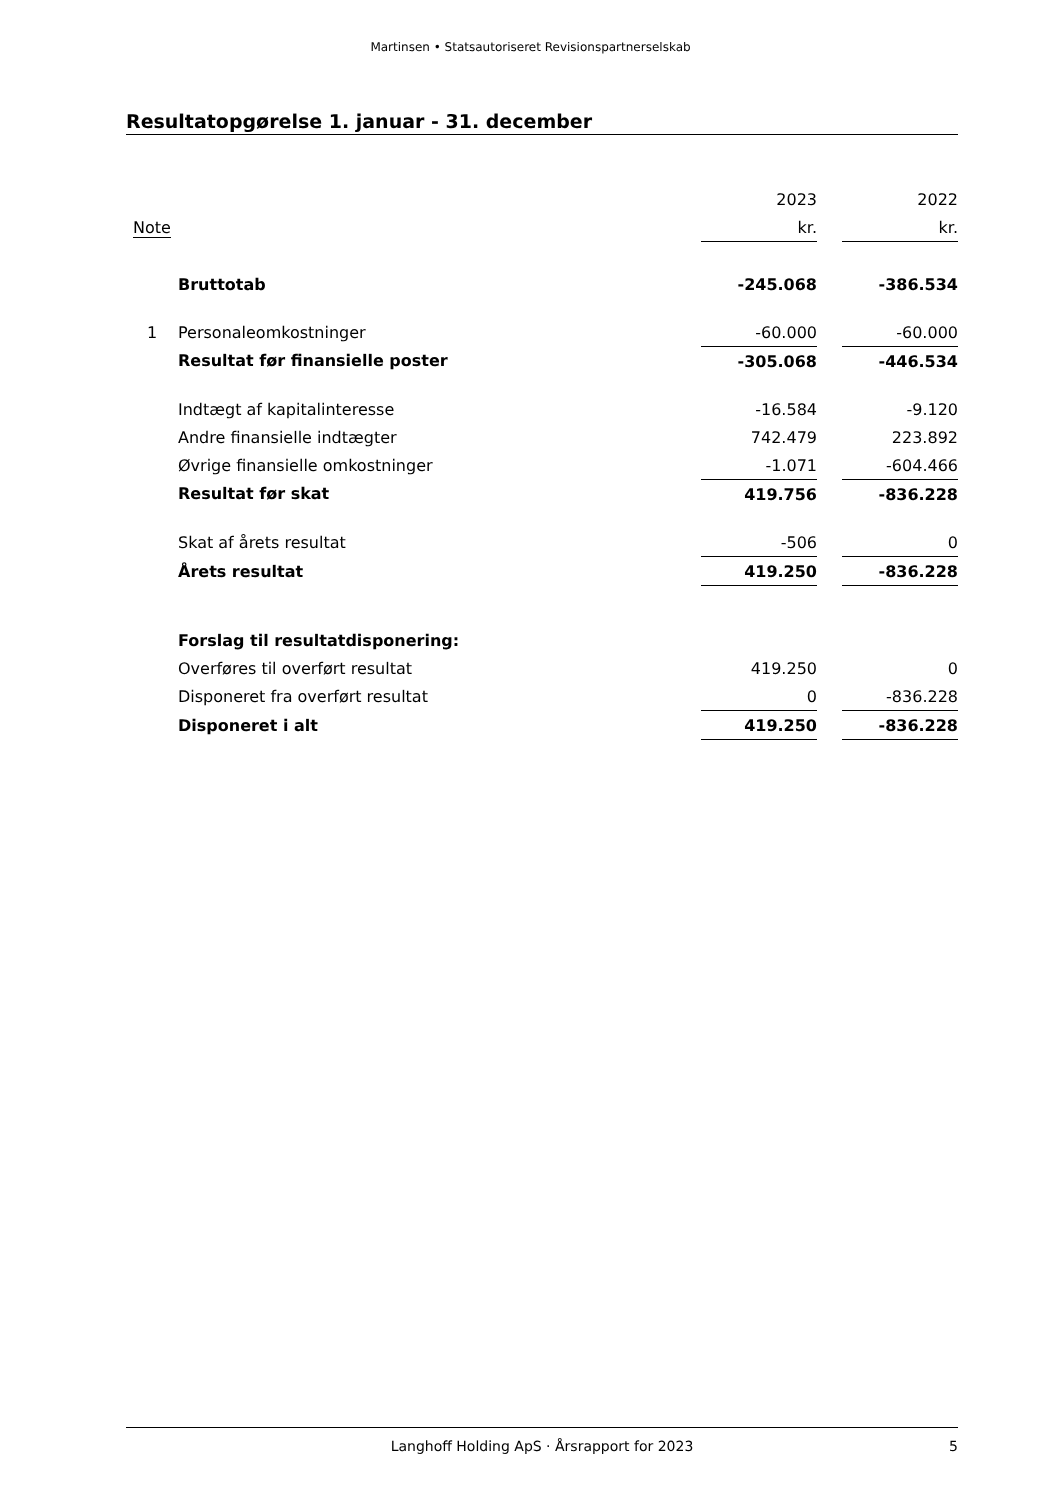Martinsen • Statsautoriseret Revisionspartnerselskab
Resultatopgørelse 1. januar - 31. december
| | | 2023 | | 2022 |
| --- | --- | --- | --- | --- |
| Note | | kr. | | kr. |
| | Bruttotab | -245.068 | | -386.534 |
| 1 | Personaleomkostninger | -60.000 | | -60.000 |
| | Resultat før finansielle poster | -305.068 | | -446.534 |
| | Indtægt af kapitalinteresse | -16.584 | | -9.120 |
| | Andre finansielle indtægter | 742.479 | | 223.892 |
| | Øvrige finansielle omkostninger | -1.071 | | -604.466 |
| | Resultat før skat | 419.756 | | -836.228 |
| | Skat af årets resultat | -506 | | 0 |
| | Årets resultat | 419.250 | | -836.228 |
| | Forslag til resultatdisponering: | | | |
| | Overføres til overført resultat | 419.250 | | 0 |
| | Disponeret fra overført resultat | 0 | | -836.228 |
| | Disponeret i alt | 419.250 | | -836.228 |
Langhoff Holding ApS · Årsrapport for 2023 5